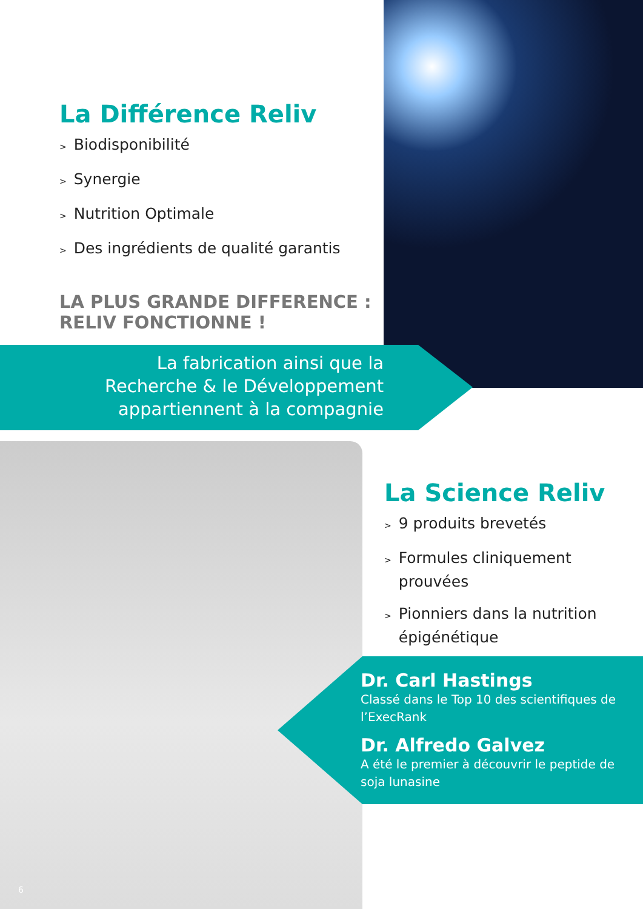La Différence Reliv
> Biodisponibilité
> Synergie
> Nutrition Optimale
> Des ingrédients de qualité garantis
LA PLUS GRANDE DIFFERENCE :
RELIV FONCTIONNE !
La fabrication ainsi que la
Recherche & le Développement
appartiennent à la compagnie
La Science Reliv
> 9 produits brevetés
> Formules cliniquement
prouvées
> Pionniers dans la nutrition
épigénétique
Dr. Carl Hastings
Classé dans le Top 10 des scientifiques de l’ExecRank
Dr. Alfredo Galvez
A été le premier à découvrir le peptide de soja lunasine
6